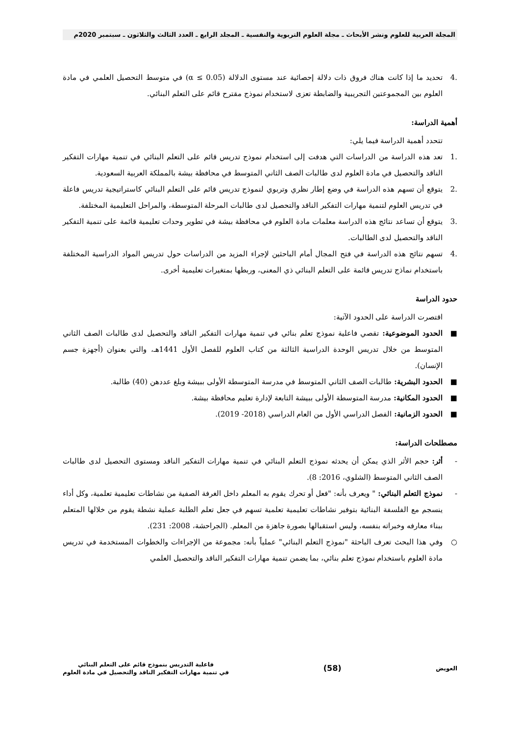المجلة العربية للعلوم ونشر الأبحاث ـ مجلة العلوم التربوية والنفسية ـ المجلد الرابع ـ العدد الثالث والثلاثون ـ سبتمبر 2020م
.4 تحديد ما إذا كانت هناك فروق ذات دلالة إحصائية عند مستوى الدلالة (α ≤ 0.05) في متوسط التحصيل العلمي في مادة العلوم بين المجموعتين التجريبية والضابطة تعزى لاستخدام نموذج مقترح قائم على التعلم البنائي.
أهمية الدراسة:
تتحدد أهمية الدراسة فيما يلي:
.1 تعد هذه الدراسة من الدراسات التي هدفت إلى استخدام نموذج تدريس قائم على التعلم البنائي في تنمية مهارات التفكير الناقد والتحصيل في مادة العلوم لدى طالبات الصف الثاني المتوسط في محافظة بيشة بالمملكة العربية السعودية.
.2 يتوقع أن تسهم هذه الدراسة في وضع إطار نظري وتربوي لنموذج تدريس قائم على التعلم البنائي كاستراتيجية تدريس فاعلة في تدريس العلوم لتنمية مهارات التفكير الناقد والتحصيل لدى طالبات المرحلة المتوسطة، والمراحل التعليمية المختلفة.
.3 يتوقع أن تساعد نتائج هذه الدراسة معلمات مادة العلوم في محافظة بيشة في تطوير وحدات تعليمية قائمة على تنمية التفكير الناقد والتحصيل لدى الطالبات.
.4 تسهم نتائج هذه الدراسة في فتح المجال أمام الباحثين لإجراء المزيد من الدراسات حول تدريس المواد الدراسية المختلفة باستخدام نماذج تدريس قائمة على التعلم البنائي ذي المعنى، وربطها بمتغيرات تعليمية أخرى.
حدود الدراسة
اقتصرت الدراسة على الحدود الآتية:
■ الحدود الموضوعية: تقصي فاعلية نموذج تعلم بنائي في تنمية مهارات التفكير الناقد والتحصيل لدى طالبات الصف الثاني المتوسط من خلال تدريس الوحدة الدراسية الثالثة من كتاب العلوم للفصل الأول 1441هـ، والتي بعنوان (أجهزة جسم الإنسان).
■ الحدود البشرية: طالبات الصف الثاني المتوسط في مدرسة المتوسطة الأولى ببيشة وبلغ عددهن (40) طالبة.
■ الحدود المكانية: مدرسة المتوسطة الأولى ببيشة التابعة لإدارة تعليم محافظة بيشة.
■ الحدود الزمانية: الفصل الدراسي الأول من العام الدراسي (2018- 2019).
مصطلحات الدراسة:
- أثر: حجم الأثر الذي يمكن أن يحدثه نموذج التعلم البنائي في تنمية مهارات التفكير الناقد ومستوى التحصيل لدى طالبات الصف الثاني المتوسط (الشلوي، 2016: 8).
- نموذج التعلم البنائي: " ويعرف بأنه: "فعل أو تحرك يقوم به المعلم داخل الغرفة الصفية من نشاطات تعليمية تعلمية، وكل أداء ينسجم مع الفلسفة البنائية بتوفير نشاطات تعليمية تعلمية تسهم في جعل تعلم الطلبة عملية نشطة يقوم من خلالها المتعلم ببناء معارفه وخبراته بنفسه، وليس استقبالها بصورة جاهزة من المعلم. (الجراحشة، 2008: 231).
○ وفي هذا البحث تعرف الباحثة "نموذج التعلم البنائي" عملياً بأنه: مجموعة من الإجراءات والخطوات المستخدمة في تدريس مادة العلوم باستخدام نموذج تعلم بنائي، بما يضمن تنمية مهارات التفكير الناقد والتحصيل العلمي
العويض
(58)
فاعلية التدريس بنموذج قائم على التعلم البنائي
في تنمية مهارات التفكير الناقد والتحصيل في مادة العلوم